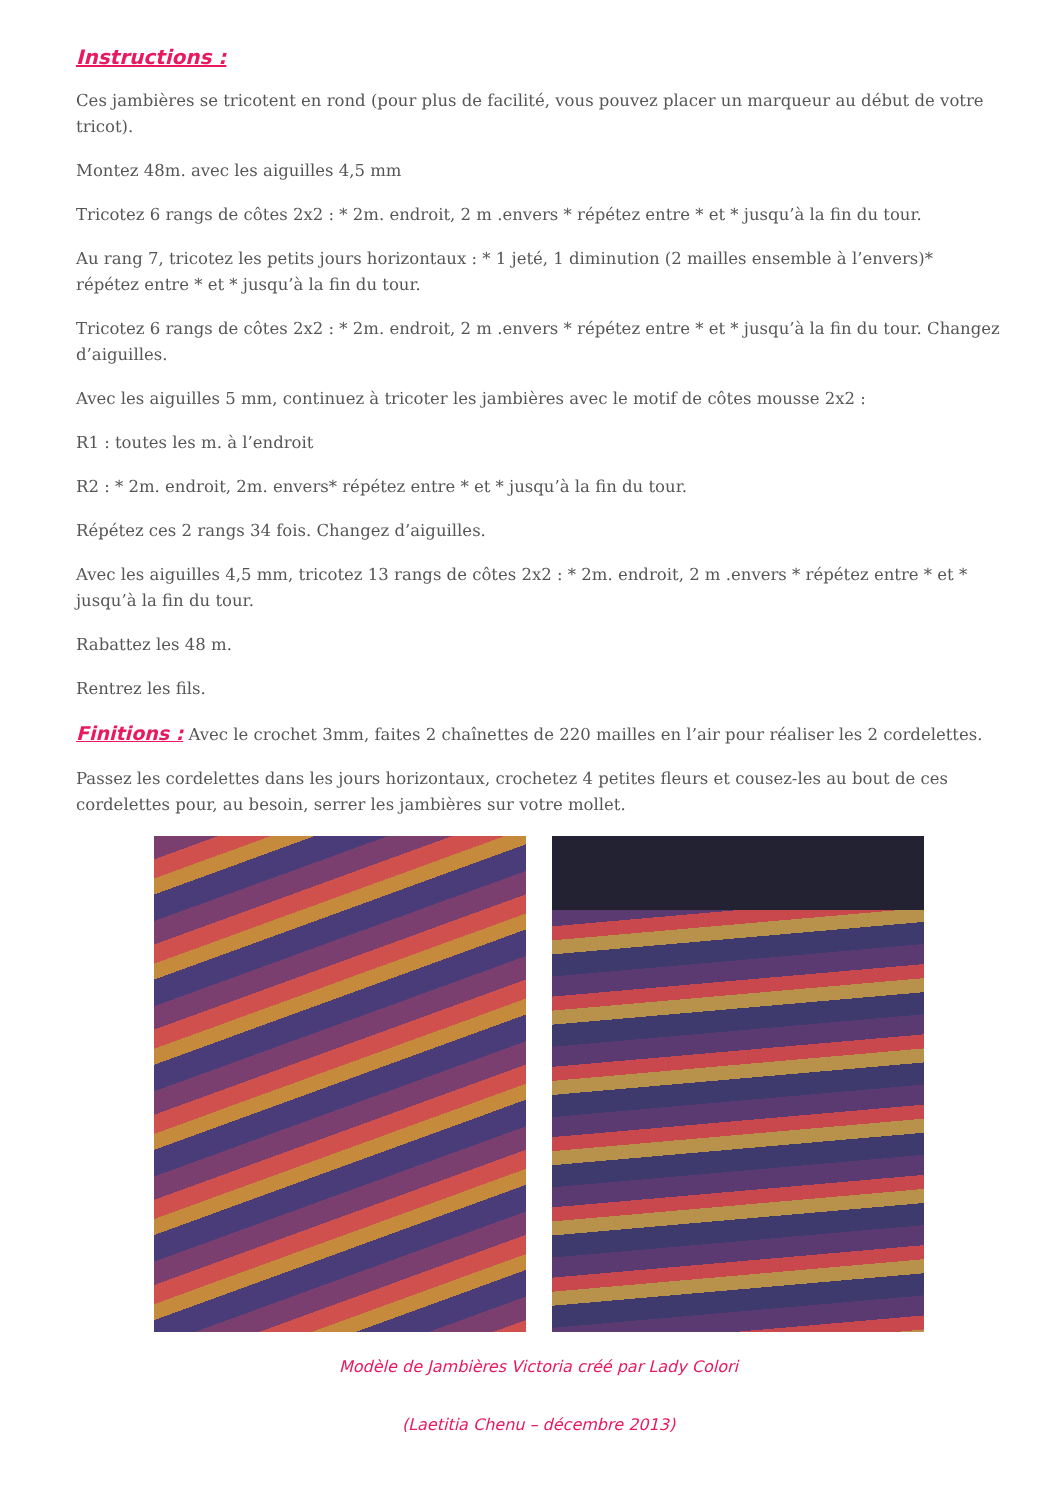Instructions :
Ces jambières se tricotent en rond (pour plus de facilité, vous pouvez placer un marqueur au début de votre tricot).
Montez 48m. avec les aiguilles 4,5 mm
Tricotez 6 rangs de côtes 2x2 : * 2m. endroit, 2 m .envers * répétez entre * et * jusqu’à la fin du tour.
Au rang 7, tricotez les petits jours horizontaux : * 1 jeté, 1 diminution (2 mailles ensemble à l’envers)* répétez entre * et * jusqu’à la fin du tour.
Tricotez 6 rangs de côtes 2x2 : * 2m. endroit, 2 m .envers * répétez entre * et * jusqu’à la fin du tour. Changez d’aiguilles.
Avec les aiguilles 5 mm, continuez à tricoter les jambières avec le motif de côtes mousse 2x2 :
R1 : toutes les m. à l’endroit
R2 : * 2m. endroit, 2m. envers* répétez entre * et * jusqu’à la fin du tour.
Répétez ces 2 rangs 34 fois. Changez d’aiguilles.
Avec les aiguilles 4,5 mm, tricotez 13 rangs de côtes 2x2 : * 2m. endroit, 2 m .envers * répétez entre * et * jusqu’à la fin du tour.
Rabattez les 48 m.
Rentrez les fils.
Finitions : Avec le crochet 3mm, faites 2 chaînettes de 220 mailles en l’air pour réaliser les 2 cordelettes.
Passez les cordelettes dans les jours horizontaux, crochetez 4 petites fleurs et cousez-les au bout de ces cordelettes pour, au besoin, serrer les jambières sur votre mollet.
Modèle de Jambières Victoria créé par Lady Colori
(Laetitia Chenu – décembre 2013)